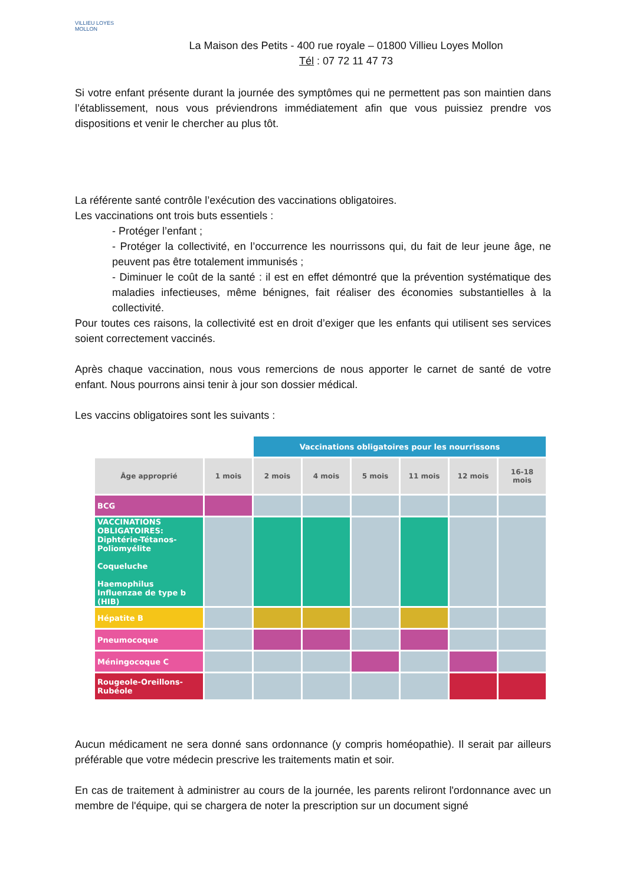VILLIEU LOYES MOLLON
La Maison des Petits - 400 rue royale – 01800 Villieu Loyes Mollon
Tél : 07 72 11 47 73
Si votre enfant présente durant la journée des symptômes qui ne permettent pas son maintien dans l’établissement, nous vous préviendrons immédiatement afin que vous puissiez prendre vos dispositions et venir le chercher au plus tôt.
La référente santé contrôle l’exécution des vaccinations obligatoires.
Les vaccinations ont trois buts essentiels :
- Protéger l’enfant ;
- Protéger la collectivité, en l’occurrence les nourrissons qui, du fait de leur jeune âge, ne peuvent pas être totalement immunisés ;
- Diminuer le coût de la santé : il est en effet démontré que la prévention systématique des maladies infectieuses, même bénignes, fait réaliser des économies substantielles à la collectivité.
Pour toutes ces raisons, la collectivité est en droit d’exiger que les enfants qui utilisent ses services soient correctement vaccinés.
Après chaque vaccination, nous vous remercions de nous apporter le carnet de santé de votre enfant. Nous pourrons ainsi tenir à jour son dossier médical.
Les vaccins obligatoires sont les suivants :
| | | Vaccinations obligatoires pour les nourrissons | | | | | |
| Âge approprié | 1 mois | 2 mois | 4 mois | 5 mois | 11 mois | 12 mois | 16-18 mois |
| BCG | | | | | | | |
| VACCINATIONS OBLIGATOIRES: Diphtérie-Tétanos-Poliomyélite Coqueluche Haemophilus Influenzae de type b (HIB) | | | | | | | |
| Hépatite B | | | | | | | |
| Pneumocoque | | | | | | | |
| Méningocoque C | | | | | | | |
| Rougeole-Oreillons-Rubéole | | | | | | | |
Aucun médicament ne sera donné sans ordonnance (y compris homéopathie). Il serait par ailleurs préférable que votre médecin prescrive les traitements matin et soir.
En cas de traitement à administrer au cours de la journée, les parents reliront l'ordonnance avec un membre de l'équipe, qui se chargera de noter la prescription sur un document signé